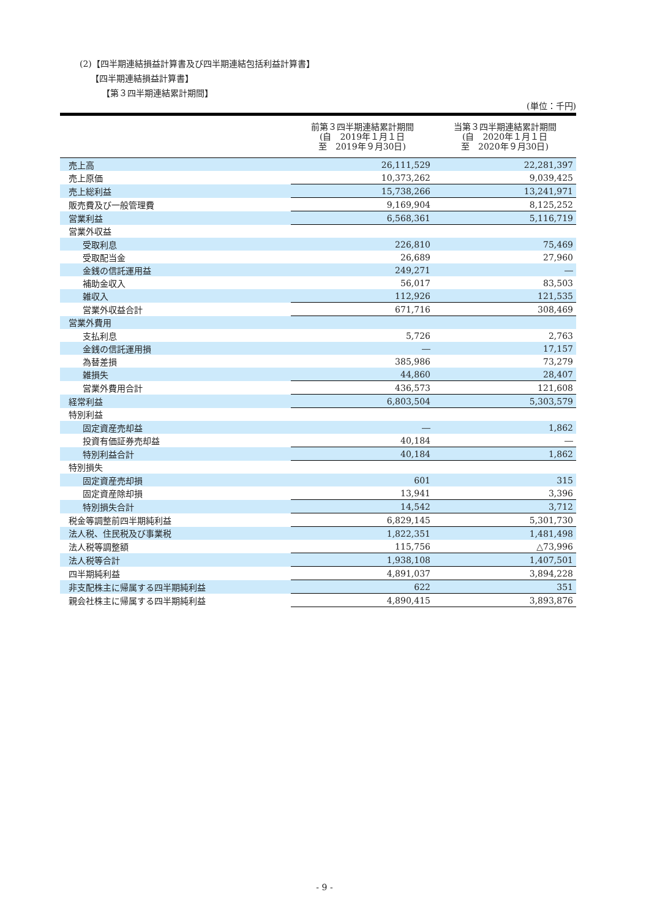(2)【四半期連結損益計算書及び四半期連結包括利益計算書】
【四半期連結損益計算書】
【第３四半期連結累計期間】
(単位：千円)
| | 前第３四半期連結累計期間 (自 2019年１月１日 至 2019年９月30日) | 当第３四半期連結累計期間 (自 2020年１月１日 至 2020年９月30日) |
| --- | --- | --- |
| 売上高 | 26,111,529 | 22,281,397 |
| 売上原価 | 10,373,262 | 9,039,425 |
| 売上総利益 | 15,738,266 | 13,241,971 |
| 販売費及び一般管理費 | 9,169,904 | 8,125,252 |
| 営業利益 | 6,568,361 | 5,116,719 |
| 営業外収益 | | |
| 受取利息 | 226,810 | 75,469 |
| 受取配当金 | 26,689 | 27,960 |
| 金銭の信託運用益 | 249,271 | ― |
| 補助金収入 | 56,017 | 83,503 |
| 雑収入 | 112,926 | 121,535 |
| 営業外収益合計 | 671,716 | 308,469 |
| 営業外費用 | | |
| 支払利息 | 5,726 | 2,763 |
| 金銭の信託運用損 | ― | 17,157 |
| 為替差損 | 385,986 | 73,279 |
| 雑損失 | 44,860 | 28,407 |
| 営業外費用合計 | 436,573 | 121,608 |
| 経常利益 | 6,803,504 | 5,303,579 |
| 特別利益 | | |
| 固定資産売却益 | ― | 1,862 |
| 投資有価証券売却益 | 40,184 | ― |
| 特別利益合計 | 40,184 | 1,862 |
| 特別損失 | | |
| 固定資産売却損 | 601 | 315 |
| 固定資産除却損 | 13,941 | 3,396 |
| 特別損失合計 | 14,542 | 3,712 |
| 税金等調整前四半期純利益 | 6,829,145 | 5,301,730 |
| 法人税、住民税及び事業税 | 1,822,351 | 1,481,498 |
| 法人税等調整額 | 115,756 | △73,996 |
| 法人税等合計 | 1,938,108 | 1,407,501 |
| 四半期純利益 | 4,891,037 | 3,894,228 |
| 非支配株主に帰属する四半期純利益 | 622 | 351 |
| 親会社株主に帰属する四半期純利益 | 4,890,415 | 3,893,876 |
- 9 -